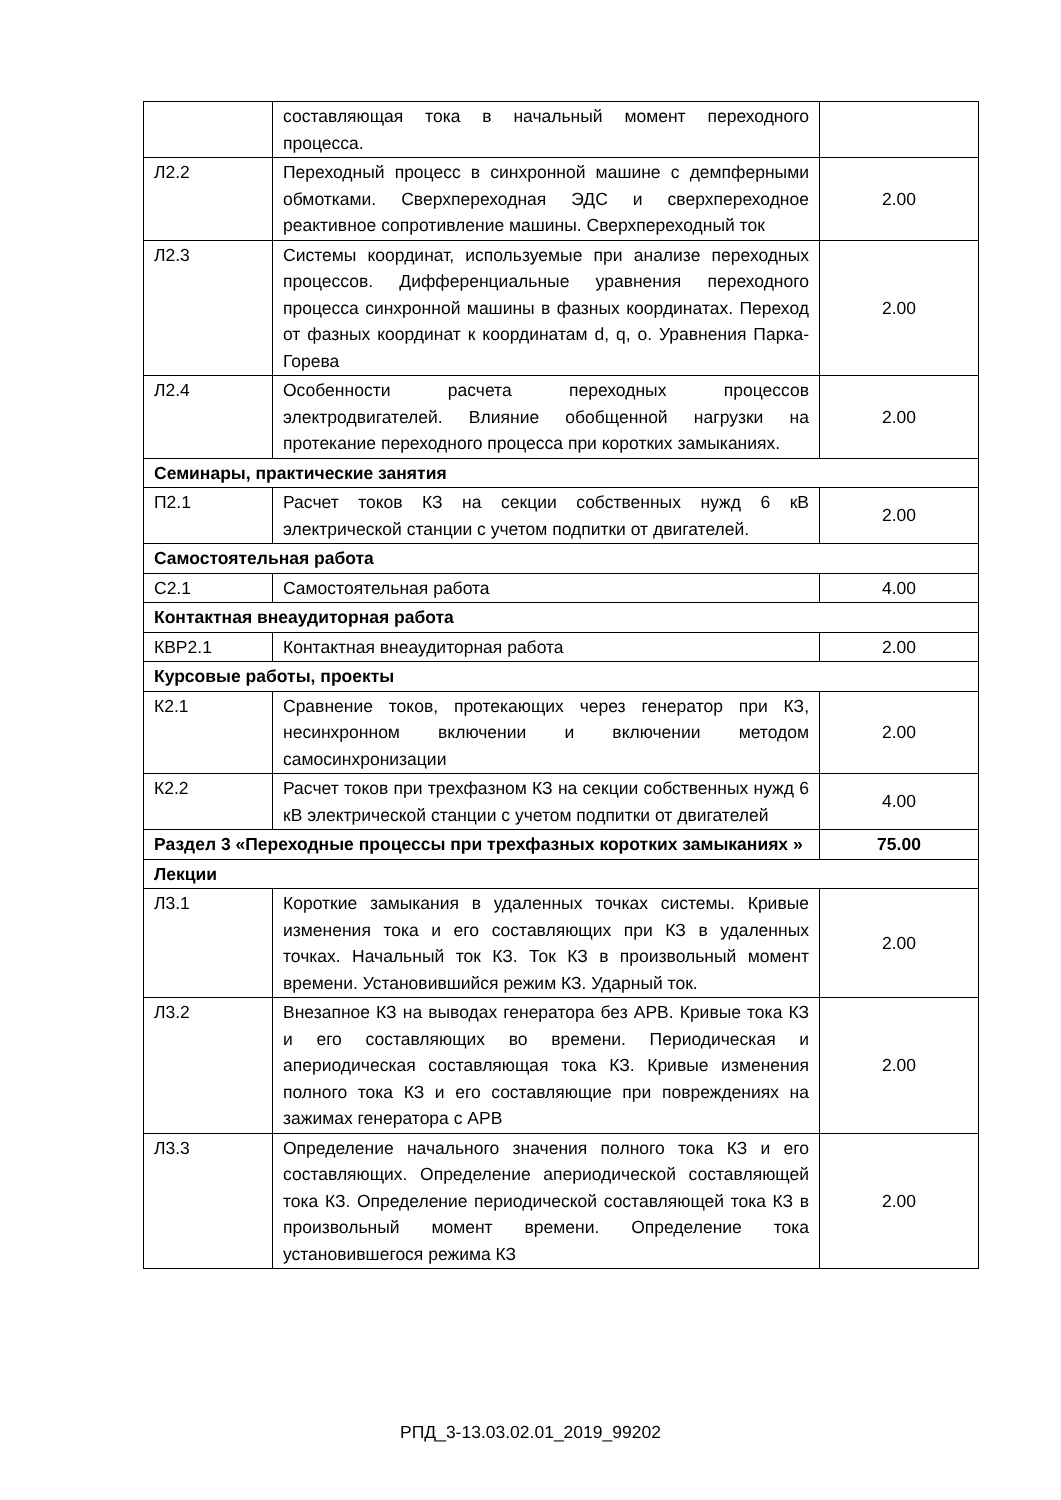| | составляющая тока в начальный момент переходного процесса. | |
| Л2.2 | Переходный процесс в синхронной машине с демпферными обмотками. Сверхпереходная ЭДС и сверхпереходное реактивное сопротивление машины. Сверхпереходный ток | 2.00 |
| Л2.3 | Системы координат, используемые при анализе переходных процессов. Дифференциальные уравнения переходного процесса синхронной машины в фазных координатах. Переход от фазных координат к координатам d, q, o. Уравнения Парка-Горева | 2.00 |
| Л2.4 | Особенности расчета переходных процессов электродвигателей. Влияние обобщенной нагрузки на протекание переходного процесса при коротких замыканиях. | 2.00 |
| Семинары, практические занятия | | |
| П2.1 | Расчет токов КЗ на секции собственных нужд 6 кВ электрической станции с учетом подпитки от двигателей. | 2.00 |
| Самостоятельная работа | | |
| С2.1 | Самостоятельная работа | 4.00 |
| Контактная внеаудиторная работа | | |
| КВР2.1 | Контактная внеаудиторная работа | 2.00 |
| Курсовые работы, проекты | | |
| К2.1 | Сравнение токов, протекающих через генератор при КЗ, несинхронном включении и включении методом самосинхронизации | 2.00 |
| К2.2 | Расчет токов при трехфазном КЗ на секции собственных нужд 6 кВ электрической станции с учетом подпитки от двигателей | 4.00 |
| Раздел 3 «Переходные процессы при трехфазных коротких замыканиях » | | 75.00 |
| Лекции | | |
| Л3.1 | Короткие замыкания в удаленных точках системы. Кривые изменения тока и его составляющих при КЗ в удаленных точках. Начальный ток КЗ. Ток КЗ в произвольный момент времени. Установившийся режим КЗ. Ударный ток. | 2.00 |
| Л3.2 | Внезапное КЗ на выводах генератора без АРВ. Кривые тока КЗ и его составляющих во времени. Периодическая и апериодическая составляющая тока КЗ. Кривые изменения полного тока КЗ и его составляющие при повреждениях на зажимах генератора с АРВ | 2.00 |
| Л3.3 | Определение начального значения полного тока КЗ и его составляющих. Определение апериодической составляющей тока КЗ. Определение периодической составляющей тока КЗ в произвольный момент времени. Определение тока установившегося режима КЗ | 2.00 |
РПД_3-13.03.02.01_2019_99202